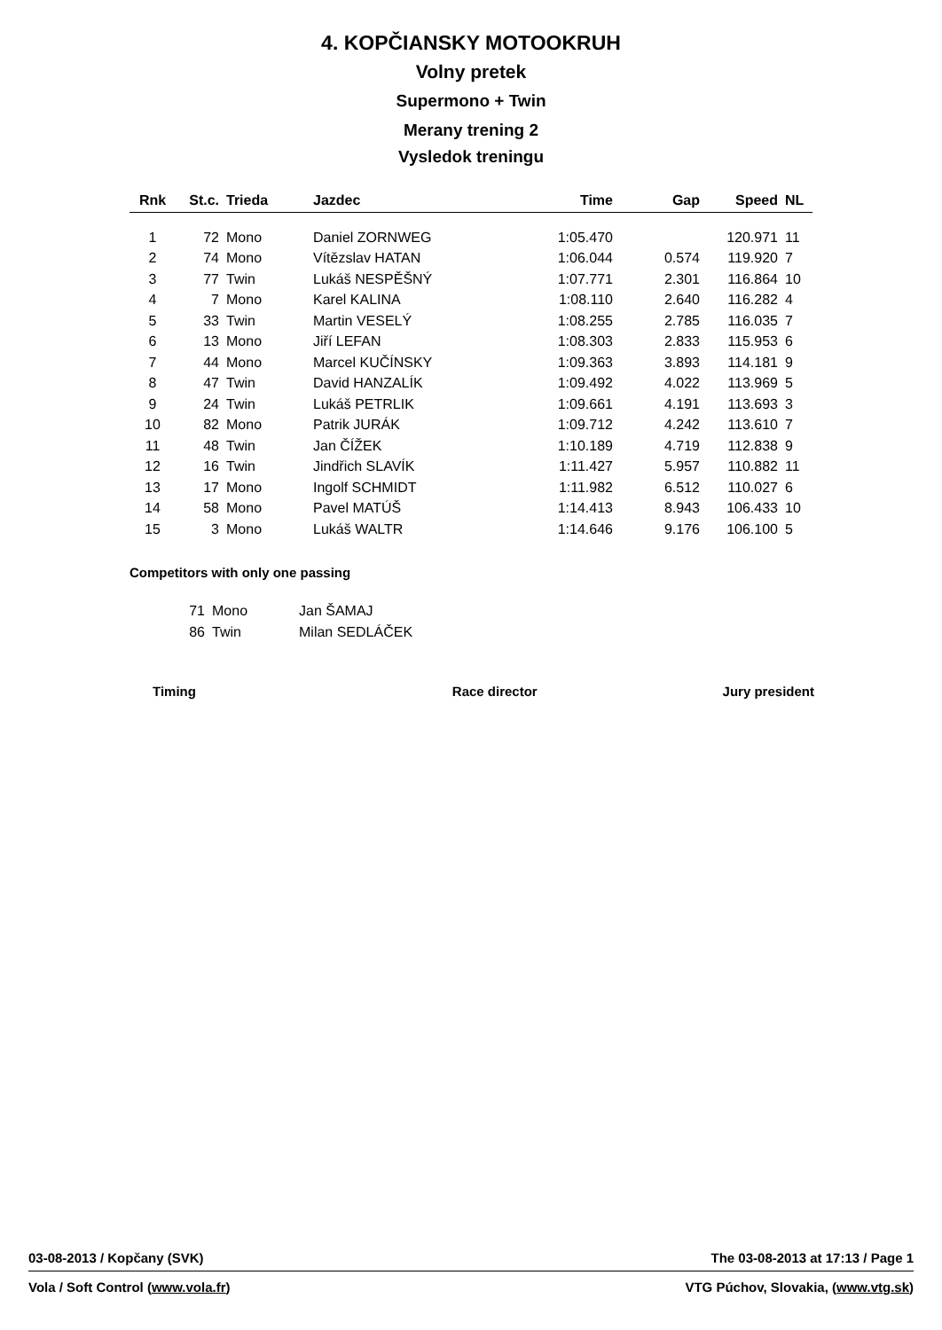4. KOPČIANSKY MOTOOKRUH
Volny pretek
Supermono + Twin
Merany trening 2
Vysledok treningu
| Rnk | St.c. | Trieda | Jazdec | Time | Gap | Speed | NL |
| --- | --- | --- | --- | --- | --- | --- | --- |
| 1 | 72 | Mono | Daniel ZORNWEG | 1:05.470 | | 120.971 | 11 |
| 2 | 74 | Mono | Vítězslav HATAN | 1:06.044 | 0.574 | 119.920 | 7 |
| 3 | 77 | Twin | Lukáš NESPĚŠNÝ | 1:07.771 | 2.301 | 116.864 | 10 |
| 4 | 7 | Mono | Karel KALINA | 1:08.110 | 2.640 | 116.282 | 4 |
| 5 | 33 | Twin | Martin VESELÝ | 1:08.255 | 2.785 | 116.035 | 7 |
| 6 | 13 | Mono | Jiří LEFAN | 1:08.303 | 2.833 | 115.953 | 6 |
| 7 | 44 | Mono | Marcel KUČÍNSKY | 1:09.363 | 3.893 | 114.181 | 9 |
| 8 | 47 | Twin | David HANZALÍK | 1:09.492 | 4.022 | 113.969 | 5 |
| 9 | 24 | Twin | Lukáš PETRLIK | 1:09.661 | 4.191 | 113.693 | 3 |
| 10 | 82 | Mono | Patrik JURÁK | 1:09.712 | 4.242 | 113.610 | 7 |
| 11 | 48 | Twin | Jan ČÍŽEK | 1:10.189 | 4.719 | 112.838 | 9 |
| 12 | 16 | Twin | Jindřich SLAVÍK | 1:11.427 | 5.957 | 110.882 | 11 |
| 13 | 17 | Mono | Ingolf SCHMIDT | 1:11.982 | 6.512 | 110.027 | 6 |
| 14 | 58 | Mono | Pavel MATÚŠ | 1:14.413 | 8.943 | 106.433 | 10 |
| 15 | 3 | Mono | Lukáš WALTR | 1:14.646 | 9.176 | 106.100 | 5 |
Competitors with only one passing
| 71 | Mono | Jan ŠAMAJ |
| 86 | Twin | Milan SEDLÁČEK |
Timing Race director Jury president
03-08-2013 / Kopčany (SVK) The 03-08-2013 at 17:13 / Page 1
Vola / Soft Control (www.vola.fr) VTG Púchov, Slovakia, (www.vtg.sk)